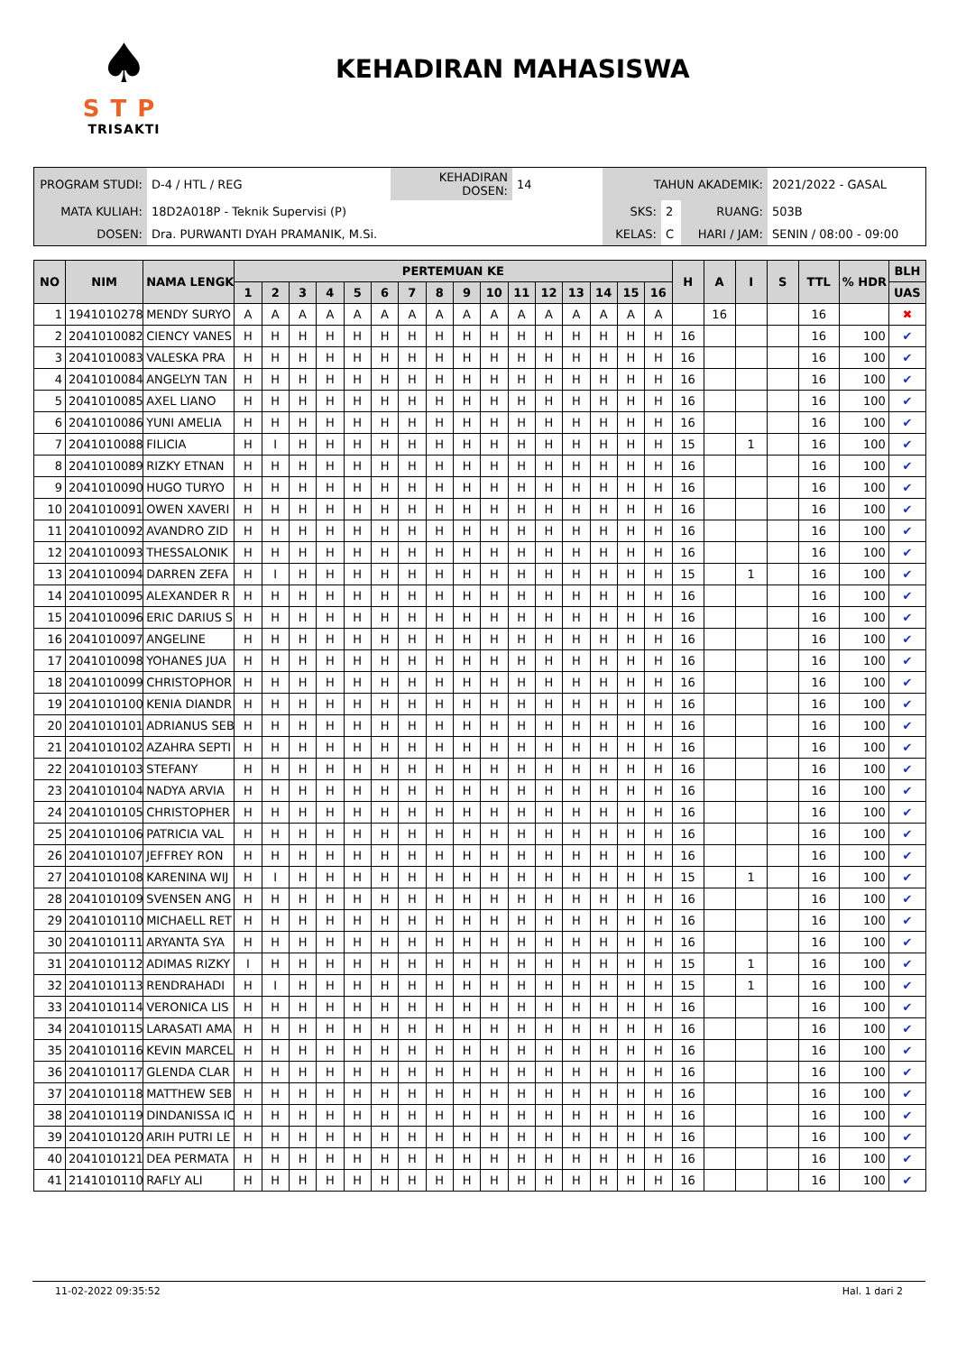♠
STP
TRISAKTI
KEHADIRAN MAHASISWA
| PROGRAM STUDI: | D-4 / HTL / REG | KEHADIRAN DOSEN: | 14 | TAHUN AKADEMIK: | | | 2021/2022 - GASAL |
| MATA KULIAH: | 18D2A018P - Teknik Supervisi (P) | | | SKS: | 2 | RUANG: | 503B |
| DOSEN: | Dra. PURWANTI DYAH PRAMANIK, M.Si. | | | KELAS: | C | HARI / JAM: | SENIN / 08:00 - 09:00 |
| NO | NIM | NAMA LENGK | PERTEMUAN KE | | | | | | | | | | | | | | | | H | A | I | S | TTL | % HDR | BLH |
| --- | --- | --- | --- | --- | --- | --- | --- | --- | --- | --- | --- | --- | --- | --- | --- | --- | --- | --- | --- | --- | --- | --- | --- | --- | --- |
| | | | 1 | 2 | 3 | 4 | 5 | 6 | 7 | 8 | 9 | 10 | 11 | 12 | 13 | 14 | 15 | 16 | | | | | | | UAS |
| 1 | 1941010278 | MENDY SURYO | A | A | A | A | A | A | A | A | A | A | A | A | A | A | A | A | | 16 | | | 16 | | ✖ |
| 2 | 2041010082 | CIENCY VANES | H | H | H | H | H | H | H | H | H | H | H | H | H | H | H | H | 16 | | | | 16 | 100 | ✔ |
| 3 | 2041010083 | VALESKA PRA | H | H | H | H | H | H | H | H | H | H | H | H | H | H | H | H | 16 | | | | 16 | 100 | ✔ |
| 4 | 2041010084 | ANGELYN TAN | H | H | H | H | H | H | H | H | H | H | H | H | H | H | H | H | 16 | | | | 16 | 100 | ✔ |
| 5 | 2041010085 | AXEL LIANO | H | H | H | H | H | H | H | H | H | H | H | H | H | H | H | H | 16 | | | | 16 | 100 | ✔ |
| 6 | 2041010086 | YUNI AMELIA | H | H | H | H | H | H | H | H | H | H | H | H | H | H | H | H | 16 | | | | 16 | 100 | ✔ |
| 7 | 2041010088 | FILICIA | H | I | H | H | H | H | H | H | H | H | H | H | H | H | H | H | 15 | | 1 | | 16 | 100 | ✔ |
| 8 | 2041010089 | RIZKY ETNAN | H | H | H | H | H | H | H | H | H | H | H | H | H | H | H | H | 16 | | | | 16 | 100 | ✔ |
| 9 | 2041010090 | HUGO TURYO | H | H | H | H | H | H | H | H | H | H | H | H | H | H | H | H | 16 | | | | 16 | 100 | ✔ |
| 10 | 2041010091 | OWEN XAVERI | H | H | H | H | H | H | H | H | H | H | H | H | H | H | H | H | 16 | | | | 16 | 100 | ✔ |
| 11 | 2041010092 | AVANDRO ZID | H | H | H | H | H | H | H | H | H | H | H | H | H | H | H | H | 16 | | | | 16 | 100 | ✔ |
| 12 | 2041010093 | THESSALONIK | H | H | H | H | H | H | H | H | H | H | H | H | H | H | H | H | 16 | | | | 16 | 100 | ✔ |
| 13 | 2041010094 | DARREN ZEFA | H | I | H | H | H | H | H | H | H | H | H | H | H | H | H | H | 15 | | 1 | | 16 | 100 | ✔ |
| 14 | 2041010095 | ALEXANDER R | H | H | H | H | H | H | H | H | H | H | H | H | H | H | H | H | 16 | | | | 16 | 100 | ✔ |
| 15 | 2041010096 | ERIC DARIUS S | H | H | H | H | H | H | H | H | H | H | H | H | H | H | H | H | 16 | | | | 16 | 100 | ✔ |
| 16 | 2041010097 | ANGELINE | H | H | H | H | H | H | H | H | H | H | H | H | H | H | H | H | 16 | | | | 16 | 100 | ✔ |
| 17 | 2041010098 | YOHANES JUA | H | H | H | H | H | H | H | H | H | H | H | H | H | H | H | H | 16 | | | | 16 | 100 | ✔ |
| 18 | 2041010099 | CHRISTOPHOR | H | H | H | H | H | H | H | H | H | H | H | H | H | H | H | H | 16 | | | | 16 | 100 | ✔ |
| 19 | 2041010100 | KENIA DIANDR | H | H | H | H | H | H | H | H | H | H | H | H | H | H | H | H | 16 | | | | 16 | 100 | ✔ |
| 20 | 2041010101 | ADRIANUS SEB | H | H | H | H | H | H | H | H | H | H | H | H | H | H | H | H | 16 | | | | 16 | 100 | ✔ |
| 21 | 2041010102 | AZAHRA SEPTI | H | H | H | H | H | H | H | H | H | H | H | H | H | H | H | H | 16 | | | | 16 | 100 | ✔ |
| 22 | 2041010103 | STEFANY | H | H | H | H | H | H | H | H | H | H | H | H | H | H | H | H | 16 | | | | 16 | 100 | ✔ |
| 23 | 2041010104 | NADYA ARVIA | H | H | H | H | H | H | H | H | H | H | H | H | H | H | H | H | 16 | | | | 16 | 100 | ✔ |
| 24 | 2041010105 | CHRISTOPHER | H | H | H | H | H | H | H | H | H | H | H | H | H | H | H | H | 16 | | | | 16 | 100 | ✔ |
| 25 | 2041010106 | PATRICIA VAL | H | H | H | H | H | H | H | H | H | H | H | H | H | H | H | H | 16 | | | | 16 | 100 | ✔ |
| 26 | 2041010107 | JEFFREY RON | H | H | H | H | H | H | H | H | H | H | H | H | H | H | H | H | 16 | | | | 16 | 100 | ✔ |
| 27 | 2041010108 | KARENINA WIJ | H | I | H | H | H | H | H | H | H | H | H | H | H | H | H | H | 15 | | 1 | | 16 | 100 | ✔ |
| 28 | 2041010109 | SVENSEN ANG | H | H | H | H | H | H | H | H | H | H | H | H | H | H | H | H | 16 | | | | 16 | 100 | ✔ |
| 29 | 2041010110 | MICHAELL RET | H | H | H | H | H | H | H | H | H | H | H | H | H | H | H | H | 16 | | | | 16 | 100 | ✔ |
| 30 | 2041010111 | ARYANTA SYA | H | H | H | H | H | H | H | H | H | H | H | H | H | H | H | H | 16 | | | | 16 | 100 | ✔ |
| 31 | 2041010112 | ADIMAS RIZKY | I | H | H | H | H | H | H | H | H | H | H | H | H | H | H | H | 15 | | 1 | | 16 | 100 | ✔ |
| 32 | 2041010113 | RENDRAHADI | H | I | H | H | H | H | H | H | H | H | H | H | H | H | H | H | 15 | | 1 | | 16 | 100 | ✔ |
| 33 | 2041010114 | VERONICA LIS | H | H | H | H | H | H | H | H | H | H | H | H | H | H | H | H | 16 | | | | 16 | 100 | ✔ |
| 34 | 2041010115 | LARASATI AMA | H | H | H | H | H | H | H | H | H | H | H | H | H | H | H | H | 16 | | | | 16 | 100 | ✔ |
| 35 | 2041010116 | KEVIN MARCEL | H | H | H | H | H | H | H | H | H | H | H | H | H | H | H | H | 16 | | | | 16 | 100 | ✔ |
| 36 | 2041010117 | GLENDA CLAR | H | H | H | H | H | H | H | H | H | H | H | H | H | H | H | H | 16 | | | | 16 | 100 | ✔ |
| 37 | 2041010118 | MATTHEW SEB | H | H | H | H | H | H | H | H | H | H | H | H | H | H | H | H | 16 | | | | 16 | 100 | ✔ |
| 38 | 2041010119 | DINDANISSA IC | H | H | H | H | H | H | H | H | H | H | H | H | H | H | H | H | 16 | | | | 16 | 100 | ✔ |
| 39 | 2041010120 | ARIH PUTRI LE | H | H | H | H | H | H | H | H | H | H | H | H | H | H | H | H | 16 | | | | 16 | 100 | ✔ |
| 40 | 2041010121 | DEA PERMATA | H | H | H | H | H | H | H | H | H | H | H | H | H | H | H | H | 16 | | | | 16 | 100 | ✔ |
| 41 | 2141010110 | RAFLY ALI | H | H | H | H | H | H | H | H | H | H | H | H | H | H | H | H | 16 | | | | 16 | 100 | ✔ |
11-02-2022 09:35:52 Hal. 1 dari 2